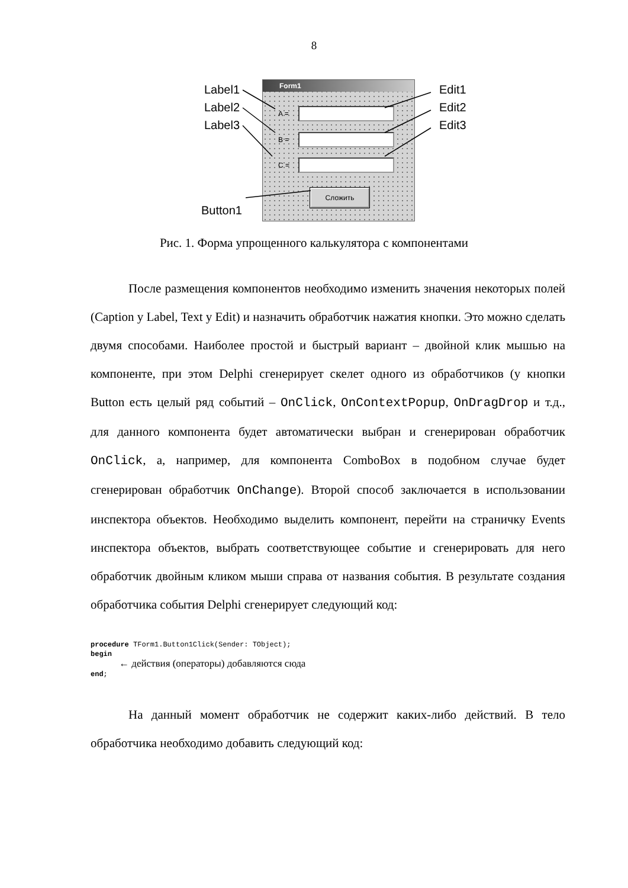8
Label1
Label2
Label3
Edit1
Edit2
Edit3
Button1
Form1
A =
B =
C =
Сложить
Рис. 1. Форма упрощенного калькулятора с компонентами
После размещения компонентов необходимо изменить значения некоторых полей (Caption у Label, Text у Edit) и назначить обработчик нажатия кнопки. Это можно сделать двумя способами. Наиболее простой и быстрый вариант – двойной клик мышью на компоненте, при этом Delphi сгенерирует скелет одного из обработчиков (у кнопки Button есть целый ряд событий – OnClick, OnContextPopup, OnDragDrop и т.д., для данного компонента будет автоматически выбран и сгенерирован обработчик OnClick, а, например, для компонента ComboBox в подобном случае будет сгенерирован обработчик OnChange). Второй способ заключается в использовании инспектора объектов. Необходимо выделить компонент, перейти на страничку Events инспектора объектов, выбрать соответствующее событие и сгенерировать для него обработчик двойным кликом мыши справа от названия события. В результате создания обработчика события Delphi сгенерирует следующий код:
procedure TForm1.Button1Click(Sender: TObject);
begin
← действия (операторы) добавляются сюда
end;
На данный момент обработчик не содержит каких-либо действий. В тело обработчика необходимо добавить следующий код: